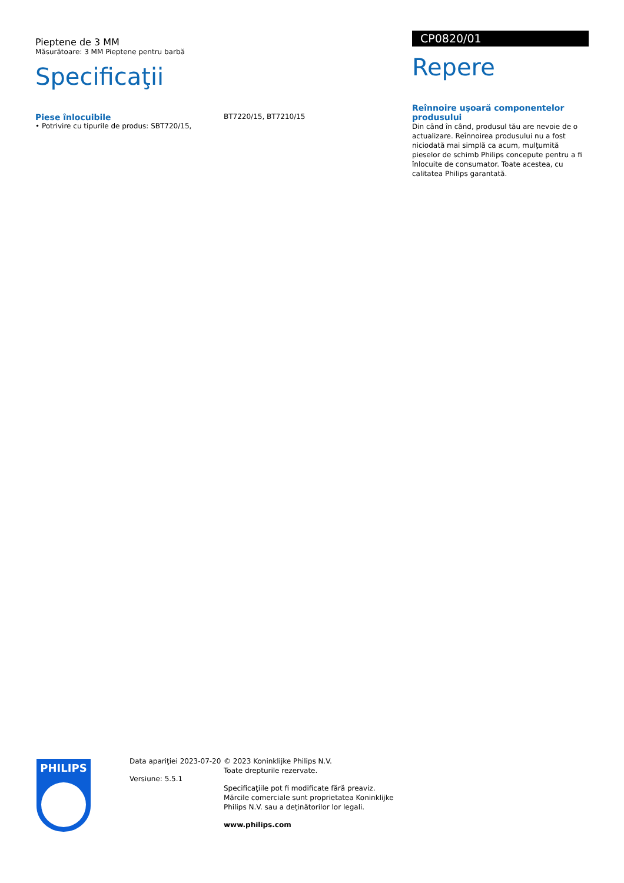Pieptene de 3 MM
Măsurătoare: 3 MM Pieptene pentru barbă
Specificaţii
Piese înlocuibile
• Potrivire cu tipurile de produs: SBT720/15,
BT7220/15, BT7210/15
CP0820/01
Repere
Reînnoire uşoară componentelor produsului
Din când în când, produsul tău are nevoie de o actualizare. Reînnoirea produsului nu a fost niciodată mai simplă ca acum, mulţumită pieselor de schimb Philips concepute pentru a fi înlocuite de consumator. Toate acestea, cu calitatea Philips garantată.
PHILIPS
Data apariţiei 2023-07-20
Versiune: 5.5.1
© 2023 Koninklijke Philips N.V.
Toate drepturile rezervate.
Specificaţiile pot fi modificate fără preaviz. Mărcile comerciale sunt proprietatea Koninklijke Philips N.V. sau a deţinătorilor lor legali.
www.philips.com